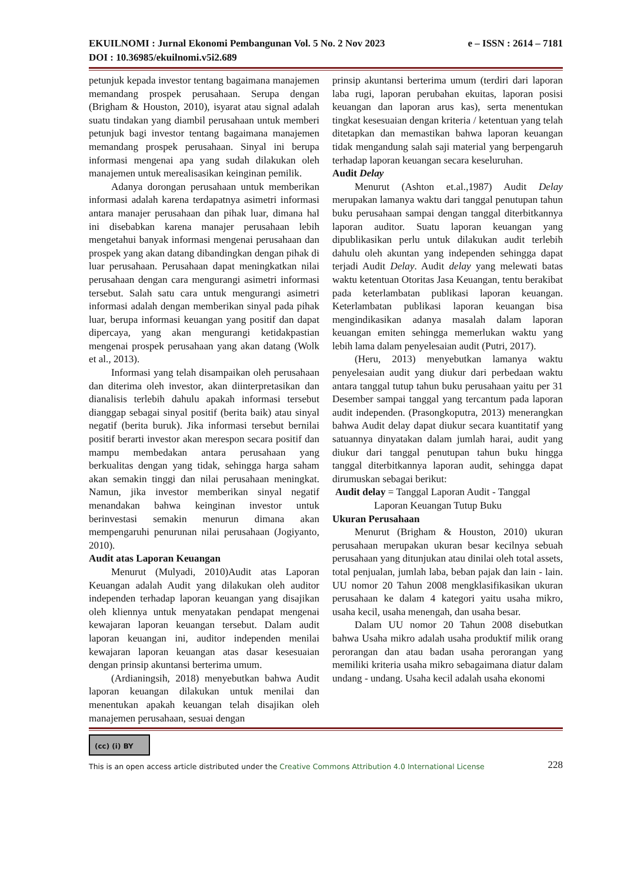EKUILNOMI : Jurnal Ekonomi Pembangunan Vol. 5 No. 2 Nov 2023 e – ISSN : 2614 – 7181
DOI : 10.36985/ekuilnomi.v5i2.689
petunjuk kepada investor tentang bagaimana manajemen memandang prospek perusahaan. Serupa dengan (Brigham & Houston, 2010), isyarat atau signal adalah suatu tindakan yang diambil perusahaan untuk memberi petunjuk bagi investor tentang bagaimana manajemen memandang prospek perusahaan. Sinyal ini berupa informasi mengenai apa yang sudah dilakukan oleh manajemen untuk merealisasikan keinginan pemilik.
Adanya dorongan perusahaan untuk memberikan informasi adalah karena terdapatnya asimetri informasi antara manajer perusahaan dan pihak luar, dimana hal ini disebabkan karena manajer perusahaan lebih mengetahui banyak informasi mengenai perusahaan dan prospek yang akan datang dibandingkan dengan pihak di luar perusahaan. Perusahaan dapat meningkatkan nilai perusahaan dengan cara mengurangi asimetri informasi tersebut. Salah satu cara untuk mengurangi asimetri informasi adalah dengan memberikan sinyal pada pihak luar, berupa informasi keuangan yang positif dan dapat dipercaya, yang akan mengurangi ketidakpastian mengenai prospek perusahaan yang akan datang (Wolk et al., 2013).
Informasi yang telah disampaikan oleh perusahaan dan diterima oleh investor, akan diinterpretasikan dan dianalisis terlebih dahulu apakah informasi tersebut dianggap sebagai sinyal positif (berita baik) atau sinyal negatif (berita buruk). Jika informasi tersebut bernilai positif berarti investor akan merespon secara positif dan mampu membedakan antara perusahaan yang berkualitas dengan yang tidak, sehingga harga saham akan semakin tinggi dan nilai perusahaan meningkat. Namun, jika investor memberikan sinyal negatif menandakan bahwa keinginan investor untuk berinvestasi semakin menurun dimana akan mempengaruhi penurunan nilai perusahaan (Jogiyanto, 2010).
Audit atas Laporan Keuangan
Menurut (Mulyadi, 2010)Audit atas Laporan Keuangan adalah Audit yang dilakukan oleh auditor independen terhadap laporan keuangan yang disajikan oleh kliennya untuk menyatakan pendapat mengenai kewajaran laporan keuangan tersebut. Dalam audit laporan keuangan ini, auditor independen menilai kewajaran laporan keuangan atas dasar kesesuaian dengan prinsip akuntansi berterima umum.
(Ardianingsih, 2018) menyebutkan bahwa Audit laporan keuangan dilakukan untuk menilai dan menentukan apakah keuangan telah disajikan oleh manajemen perusahaan, sesuai dengan
prinsip akuntansi berterima umum (terdiri dari laporan laba rugi, laporan perubahan ekuitas, laporan posisi keuangan dan laporan arus kas), serta menentukan tingkat kesesuaian dengan kriteria / ketentuan yang telah ditetapkan dan memastikan bahwa laporan keuangan tidak mengandung salah saji material yang berpengaruh terhadap laporan keuangan secara keseluruhan.
Audit Delay
Menurut (Ashton et.al.,1987) Audit Delay merupakan lamanya waktu dari tanggal penutupan tahun buku perusahaan sampai dengan tanggal diterbitkannya laporan auditor. Suatu laporan keuangan yang dipublikasikan perlu untuk dilakukan audit terlebih dahulu oleh akuntan yang independen sehingga dapat terjadi Audit Delay. Audit delay yang melewati batas waktu ketentuan Otoritas Jasa Keuangan, tentu berakibat pada keterlambatan publikasi laporan keuangan. Keterlambatan publikasi laporan keuangan bisa mengindikasikan adanya masalah dalam laporan keuangan emiten sehingga memerlukan waktu yang lebih lama dalam penyelesaian audit (Putri, 2017).
(Heru, 2013) menyebutkan lamanya waktu penyelesaian audit yang diukur dari perbedaan waktu antara tanggal tutup tahun buku perusahaan yaitu per 31 Desember sampai tanggal yang tercantum pada laporan audit independen. (Prasongkoputra, 2013) menerangkan bahwa Audit delay dapat diukur secara kuantitatif yang satuannya dinyatakan dalam jumlah harai, audit yang diukur dari tanggal penutupan tahun buku hingga tanggal diterbitkannya laporan audit, sehingga dapat dirumuskan sebagai berikut:
Audit delay = Tanggal Laporan Audit - Tanggal
Laporan Keuangan Tutup Buku
Ukuran Perusahaan
Menurut (Brigham & Houston, 2010) ukuran perusahaan merupakan ukuran besar kecilnya sebuah perusahaan yang ditunjukan atau dinilai oleh total assets, total penjualan, jumlah laba, beban pajak dan lain - lain. UU nomor 20 Tahun 2008 mengklasifikasikan ukuran perusahaan ke dalam 4 kategori yaitu usaha mikro, usaha kecil, usaha menengah, dan usaha besar.
Dalam UU nomor 20 Tahun 2008 disebutkan bahwa Usaha mikro adalah usaha produktif milik orang perorangan dan atau badan usaha perorangan yang memiliki kriteria usaha mikro sebagaimana diatur dalam undang - undang. Usaha kecil adalah usaha ekonomi
(cc) (i) BY
This is an open access article distributed under the Creative Commons Attribution 4.0 International License 228